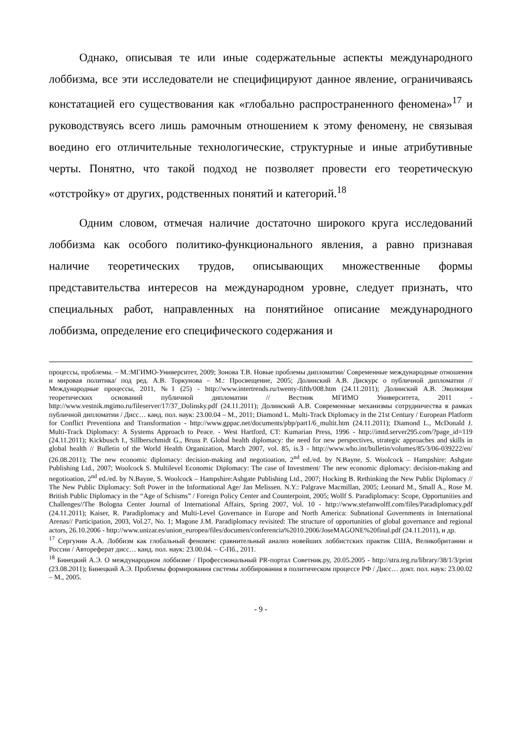Однако, описывая те или иные содержательные аспекты международного лоббизма, все эти исследователи не специфицируют данное явление, ограничиваясь констатацией его существования как «глобально распространенного феномена»<sup>17</sup> и руководствуясь всего лишь рамочным отношением к этому феномену, не связывая воедино его отличительные технологические, структурные и иные атрибутивные черты. Понятно, что такой подход не позволяет провести его теоретическую «отстройку» от других, родственных понятий и категорий.<sup>18</sup>
Одним словом, отмечая наличие достаточно широкого круга исследований лоббизма как особого политико-функционального явления, а равно признавая наличие теоретических трудов, описывающих множественные формы представительства интересов на международном уровне, следует признать, что специальных работ, направленных на понятийное описание международного лоббизма, определение его специфического содержания и
процессы, проблемы. – М.:МГИМО-Университет, 2009; Зонова Т.В. Новые проблемы дипломатии/ Современные международные отношения и мировая политика/ под ред. А.В. Торкунова – М.: Просвещение, 2005; Долинский А.В. Дискурс о публичной дипломатии // Международные процессы, 2011, №1 (25) - http://www.intertrends.ru/twenty-fifth/008.htm (24.11.2011); Долинский А.В. Эволюция теоретических оснований публичной дипломатии // Вестник МГИМО Университета, 2011 - http://www.vestnik.mgimo.ru/fileserver/17/37_Dolinsky.pdf (24.11.2011); Долинский А.В. Современные механизмы сотрудничества в рамках публичной дипломатии / Дисс… канд. пол. наук: 23.00.04 – М., 2011; Diamond L. Multi-Track Diplomacy in the 21st Century / European Platform for Conflict Preventiona and Transformation - http://www.gppac.net/documents/pbp/part1/6_multit.htm (24.11.2011); Diamond L., McDonald J. Multi-Track Diplomacy: A Systems Approach to Peace. - West Hartford, CT: Kumarian Press, 1996 - http://imtd.server295.com/?page_id=119 (24.11.2011); Kickbusch I., Sillberschmidt G., Bruss P. Global health diplomacy: the need for new perspectives, strategic approaches and skills in global health // Bulletin of the World Health Organization, March 2007, vol. 85, is.3 - http://www.who.int/bulletin/volumes/85/3/06-039222/en/ (26.08.2011); The new economic diplomacy: decision-making and negotioation, 2<sup>nd</sup> ed./ed. by N.Bayne, S. Woolcock – Hampshire: Ashgate Publishing Ltd., 2007; Woolcock S. Multilevel Economic Diplomacy: The case of Investment/ The new economic diplomacy: decision-making and negotioation, 2<sup>nd</sup> ed./ed. by N.Bayne, S. Woolcock – Hampshire:Ashgate Publishing Ltd., 2007; Hocking B. Rethinking the New Public Diplomacy // The New Public Diplomacy: Soft Power in the Informational Age/ Jan Melissen. N.Y.: Palgrave Macmillan, 2005; Leonard M., Small A., Rose M. British Public Diplomacy in the “Age of Schisms” / Foreign Policy Center and Counterpoint, 2005; Wollf S. Paradiplomacy: Scope, Opportunities and Challenges//The Bologna Center Journal of International Affairs, Spring 2007, Vol. 10 - http://www.stefanwolff.com/files/Paradiplomacy.pdf (24.11.2011); Kaiser, R. Paradiplomacy and Multi-Level Governance in Europe and North America: Subnational Governments in International Arenas// Participation, 2003, Vol.27, No. 1; Magone J.M. Paradiplomacy revisited: The structure of opportunities of global governance and regional actors, 26.10.2006 - http://www.unizar.es/union_europea/files/documen/conferencia%2010.2006/JoseMAGONE%20final.pdf (24.11.2011), и др.
<sup>17</sup> Сергунин А.А. Лоббизм как глобальный феномен: сравнительный анализ новейших лоббистских практик США, Великобритании и России / Автореферат дисс… канд. пол. наук: 23.00.04. – С-Пб., 2011.
<sup>18</sup> Бинецкий А.Э. О международном лоббизме / Профессиональный PR-портал Советник.ру, 20.05.2005 - http://stra.teg.ru/library/38/1/3/print (23.08.2011); Бинецкий А.Э. Проблемы формирования системы лоббирования в политическом процессе РФ / Дисс… докт. пол. наук: 23.00.02 – М., 2005.
- 9 -